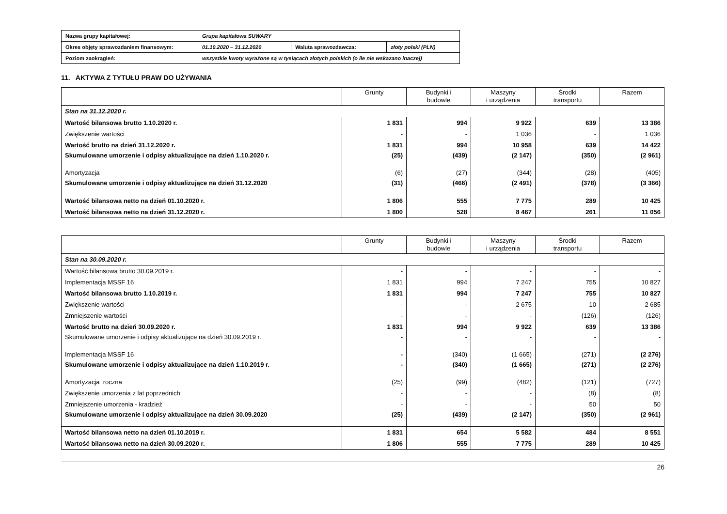| Nazwa grupy kapitałowej: | Grupa kapitałowa SUWARY | | |
| Okres objęty sprawozdaniem finansowym: | 01.10.2020 – 31.12.2020 | Waluta sprawozdawcza: | złoty polski (PLN) |
| Poziom zaokrągleń: | wszystkie kwoty wyrażone są w tysiącach złotych polskich (o ile nie wskazano inaczej) | | |
11. AKTYWA Z TYTUŁU PRAW DO UŻYWANIA
| | Grunty | Budynki i budowle | Maszyny i urządzenia | Środki transportu | Razem |
| --- | --- | --- | --- | --- | --- |
| Stan na 31.12.2020 r. | | | | | |
| Wartość bilansowa brutto 1.10.2020 r. | 1 831 | 994 | 9 922 | 639 | 13 386 |
| Zwiększenie wartości | - | - | 1 036 | - | 1 036 |
| Wartość brutto na dzień 31.12.2020 r. | 1 831 | 994 | 10 958 | 639 | 14 422 |
| Skumulowane umorzenie i odpisy aktualizujące na dzień 1.10.2020 r. | (25) | (439) | (2 147) | (350) | (2 961) |
| Amortyzacja | (6) | (27) | (344) | (28) | (405) |
| Skumulowane umorzenie i odpisy aktualizujące na dzień 31.12.2020 | (31) | (466) | (2 491) | (378) | (3 366) |
| Wartość bilansowa netto na dzień 01.10.2020 r. | 1 806 | 555 | 7 775 | 289 | 10 425 |
| Wartość bilansowa netto na dzień 31.12.2020 r. | 1 800 | 528 | 8 467 | 261 | 11 056 |
| | Grunty | Budynki i budowle | Maszyny i urządzenia | Środki transportu | Razem |
| --- | --- | --- | --- | --- | --- |
| Stan na 30.09.2020 r. | | | | | |
| Wartość bilansowa brutto 30.09.2019 r. | - | - | - | - | - |
| Implementacja MSSF 16 | 1 831 | 994 | 7 247 | 755 | 10 827 |
| Wartość bilansowa brutto 1.10.2019 r. | 1 831 | 994 | 7 247 | 755 | 10 827 |
| Zwiększenie wartości | - | - | 2 675 | 10 | 2 685 |
| Zmniejszenie wartości | - | - | - | (126) | (126) |
| Wartość brutto na dzień 30.09.2020 r. | 1 831 | 994 | 9 922 | 639 | 13 386 |
| Skumulowane umorzenie i odpisy aktualizujące na dzień 30.09.2019 r. | - | - | - | - | - |
| Implementacja MSSF 16 | - | (340) | (1 665) | (271) | (2 276) |
| Skumulowane umorzenie i odpisy aktualizujące na dzień 1.10.2019 r. | - | (340) | (1 665) | (271) | (2 276) |
| Amortyzacja roczna | (25) | (99) | (482) | (121) | (727) |
| Zwiększenie umorzenia z lat poprzednich | - | - | - | (8) | (8) |
| Zmniejszenie umorzenia - kradzież | - | - | - | 50 | 50 |
| Skumulowane umorzenie i odpisy aktualizujące na dzień 30.09.2020 | (25) | (439) | (2 147) | (350) | (2 961) |
| Wartość bilansowa netto na dzień 01.10.2019 r. | 1 831 | 654 | 5 582 | 484 | 8 551 |
| Wartość bilansowa netto na dzień 30.09.2020 r. | 1 806 | 555 | 7 775 | 289 | 10 425 |
26